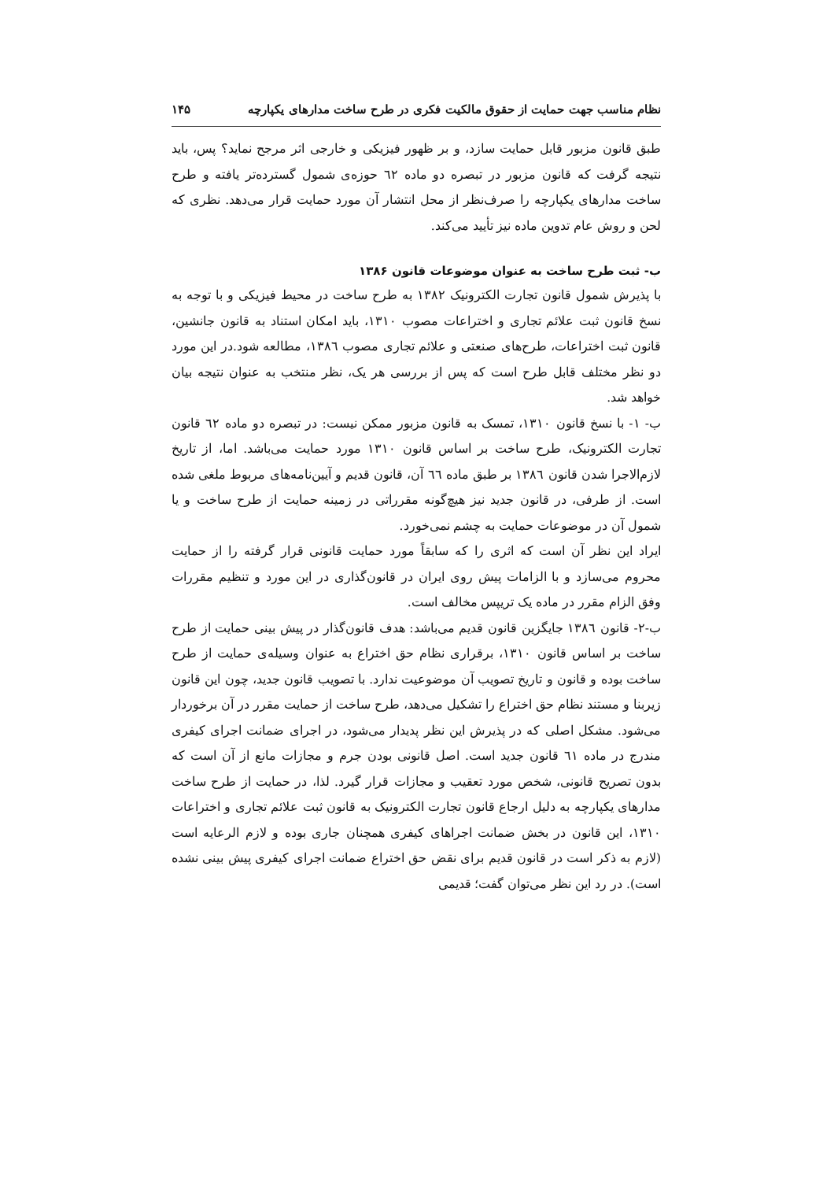نظام مناسب جهت حمایت از حقوق مالکیت فکری در طرح ساخت مدارهای یکپارچه ۱۴۵
طبق قانون مزبور قابل حمایت سازد، و بر ظهور فیزیکی و خارجی اثر مرجح نماید؟ پس، باید نتیجه گرفت که قانون مزبور در تبصره دو ماده ٦٢ حوزه‌ی شمول گسترده‌تر یافته و طرح ساخت مدارهای یکپارچه را صرف‌نظر از محل انتشار آن مورد حمایت قرار می‌دهد. نظری که لحن و روش عام تدوین ماده نیز تأیید می‌کند.
ب- ثبت طرح ساخت به عنوان موضوعات قانون ۱۳۸۶
با پذیرش شمول قانون تجارت الکترونیک ١٣٨٢ به طرح ساخت در محیط فیزیکی و با توجه به نسخ قانون ثبت علائم تجاری و اختراعات مصوب ١٣١٠، باید امکان استناد به قانون جانشین، قانون ثبت اختراعات، طرح‌های صنعتی و علائم تجاری مصوب ١٣٨٦، مطالعه شود.در این مورد دو نظر مختلف قابل طرح است که پس از بررسی هر یک، نظر منتخب به عنوان نتیجه بیان خواهد شد.
ب- ١- با نسخ قانون ١٣١٠، تمسک به قانون مزبور ممکن نیست: در تبصره دو ماده ٦٢ قانون تجارت الکترونیک، طرح ساخت بر اساس قانون ١٣١٠ مورد حمایت می‌باشد. اما، از تاریخ لازم‌الاجرا شدن قانون ١٣٨٦ بر طبق ماده ٦٦ آن، قانون قدیم و آیین‌نامه‌های مربوط ملغی شده است. از طرفی، در قانون جدید نیز هیچ‌گونه مقرراتی در زمینه حمایت از طرح ساخت و یا شمول آن در موضوعات حمایت به چشم نمی‌خورد.
ایراد این نظر آن است که اثری را که سابقاً مورد حمایت قانونی قرار گرفته را از حمایت محروم می‌سازد و با الزامات پیش روی ایران در قانون‌گذاری در این مورد و تنظیم مقررات وفق الزام مقرر در ماده یک تریپس مخالف است.
ب-٢- قانون ١٣٨٦ جایگزین قانون قدیم می‌باشد: هدف قانون‌گذار در پیش بینی حمایت از طرح ساخت بر اساس قانون ١٣١٠، برقراری نظام حق اختراع به عنوان وسیله‌ی حمایت از طرح ساخت بوده و قانون و تاریخ تصویب آن موضوعیت ندارد. با تصویب قانون جدید، چون این قانون زیربنا و مستند نظام حق اختراع را تشکیل می‌دهد، طرح ساخت از حمایت مقرر در آن برخوردار می‌شود. مشکل اصلی که در پذیرش این نظر پدیدار می‌شود، در اجرای ضمانت اجرای کیفری مندرج در ماده ٦١ قانون جدید است. اصل قانونی بودن جرم و مجازات مانع از آن است که بدون تصریح قانونی، شخص مورد تعقیب و مجازات قرار گیرد. لذا، در حمایت از طرح ساخت مدارهای یکپارچه به دلیل ارجاع قانون تجارت الکترونیک به قانون ثبت علائم تجاری و اختراعات ١٣١٠، این قانون در بخش ضمانت اجراهای کیفری همچنان جاری بوده و لازم الرعایه است (لازم به ذکر است در قانون قدیم برای نقض حق اختراع ضمانت اجرای کیفری پیش بینی نشده است). در رد این نظر می‌توان گفت؛ قدیمی